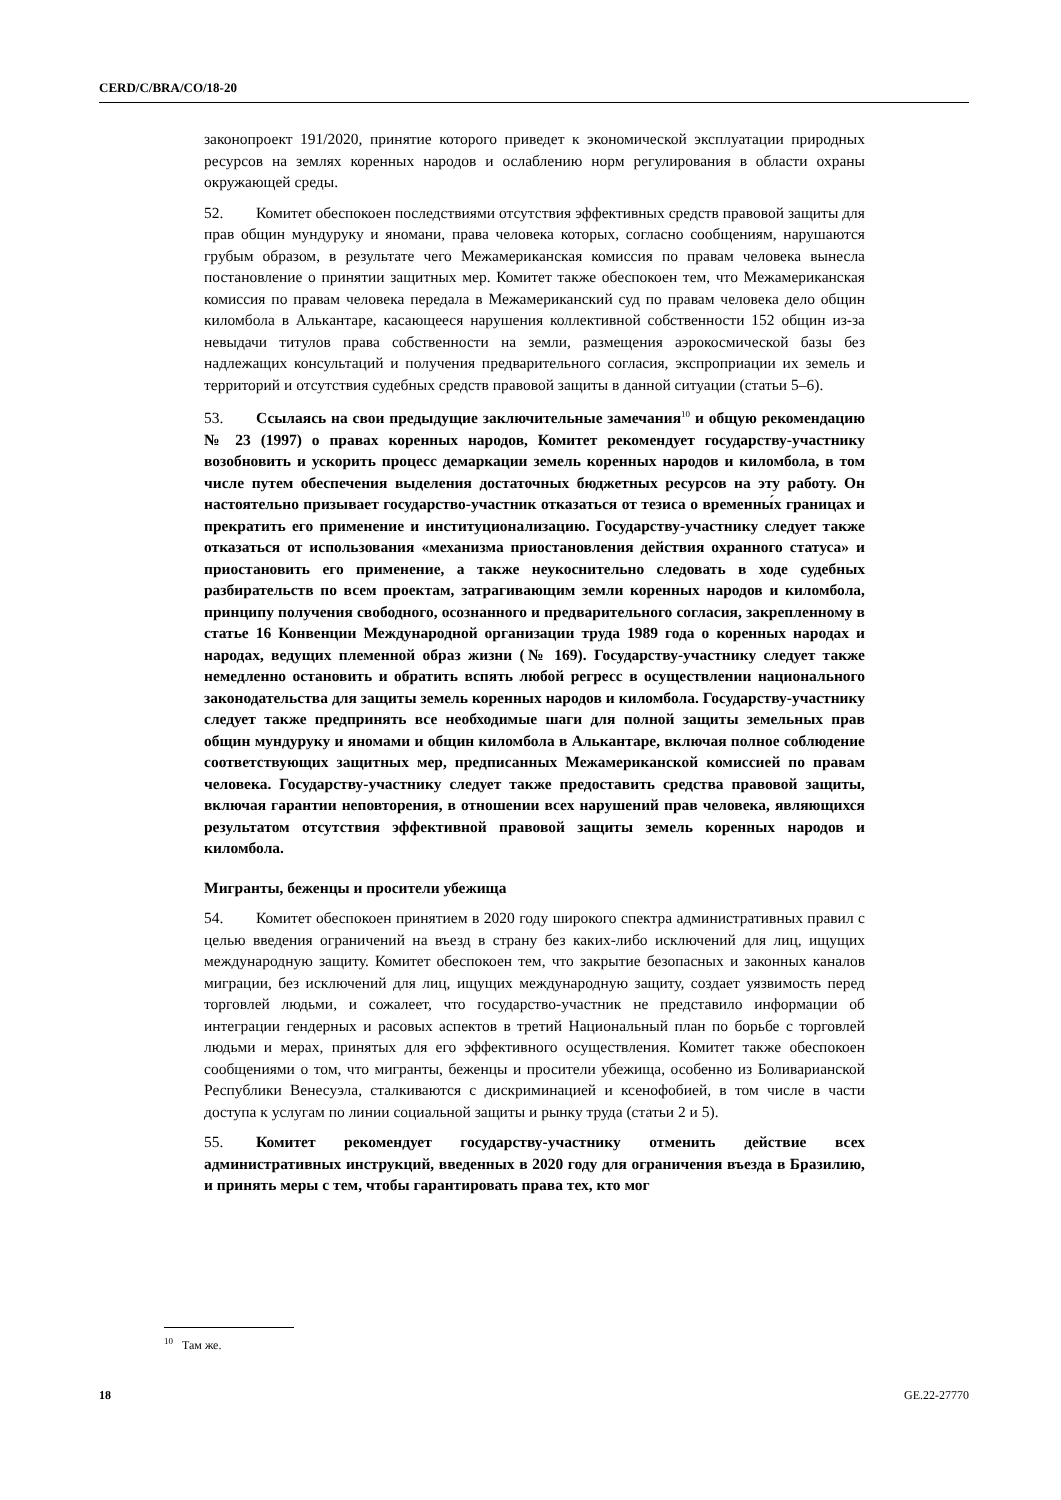CERD/C/BRA/CO/18-20
законопроект 191/2020, принятие которого приведет к экономической эксплуатации природных ресурсов на землях коренных народов и ослаблению норм регулирования в области охраны окружающей среды.
52. Комитет обеспокоен последствиями отсутствия эффективных средств правовой защиты для прав общин мундуруку и яномани, права человека которых, согласно сообщениям, нарушаются грубым образом, в результате чего Межамериканская комиссия по правам человека вынесла постановление о принятии защитных мер. Комитет также обеспокоен тем, что Межамериканская комиссия по правам человека передала в Межамериканский суд по правам человека дело общин киломбола в Алькантаре, касающееся нарушения коллективной собственности 152 общин из-за невыдачи титулов права собственности на земли, размещения аэрокосмической базы без надлежащих консультаций и получения предварительного согласия, экспроприации их земель и территорий и отсутствия судебных средств правовой защиты в данной ситуации (статьи 5–6).
53. Ссылаясь на свои предыдущие заключительные замечания<sup>10</sup> и общую рекомендацию № 23 (1997) о правах коренных народов, Комитет рекомендует государству-участнику возобновить и ускорить процесс демаркации земель коренных народов и киломбола, в том числе путем обеспечения выделения достаточных бюджетных ресурсов на эту работу. Он настоятельно призывает государство-участник отказаться от тезиса о временны́х границах и прекратить его применение и институционализацию. Государству-участнику следует также отказаться от использования «механизма приостановления действия охранного статуса» и приостановить его применение, а также неукоснительно следовать в ходе судебных разбирательств по всем проектам, затрагивающим земли коренных народов и киломбола, принципу получения свободного, осознанного и предварительного согласия, закрепленному в статье 16 Конвенции Международной организации труда 1989 года о коренных народах и народах, ведущих племенной образ жизни (№ 169). Государству-участнику следует также немедленно остановить и обратить вспять любой регресс в осуществлении национального законодательства для защиты земель коренных народов и киломбола. Государству-участнику следует также предпринять все необходимые шаги для полной защиты земельных прав общин мундуруку и яномами и общин киломбола в Алькантаре, включая полное соблюдение соответствующих защитных мер, предписанных Межамериканской комиссией по правам человека. Государству-участнику следует также предоставить средства правовой защиты, включая гарантии неповторения, в отношении всех нарушений прав человека, являющихся результатом отсутствия эффективной правовой защиты земель коренных народов и киломбола.
Мигранты, беженцы и просители убежища
54. Комитет обеспокоен принятием в 2020 году широкого спектра административных правил с целью введения ограничений на въезд в страну без каких-либо исключений для лиц, ищущих международную защиту. Комитет обеспокоен тем, что закрытие безопасных и законных каналов миграции, без исключений для лиц, ищущих международную защиту, создает уязвимость перед торговлей людьми, и сожалеет, что государство-участник не представило информации об интеграции гендерных и расовых аспектов в третий Национальный план по борьбе с торговлей людьми и мерах, принятых для его эффективного осуществления. Комитет также обеспокоен сообщениями о том, что мигранты, беженцы и просители убежища, особенно из Боливарианской Республики Венесуэла, сталкиваются с дискриминацией и ксенофобией, в том числе в части доступа к услугам по линии социальной защиты и рынку труда (статьи 2 и 5).
55. Комитет рекомендует государству-участнику отменить действие всех административных инструкций, введенных в 2020 году для ограничения въезда в Бразилию, и принять меры с тем, чтобы гарантировать права тех, кто мог
<sup>10</sup> Там же.
18 GE.22-27770